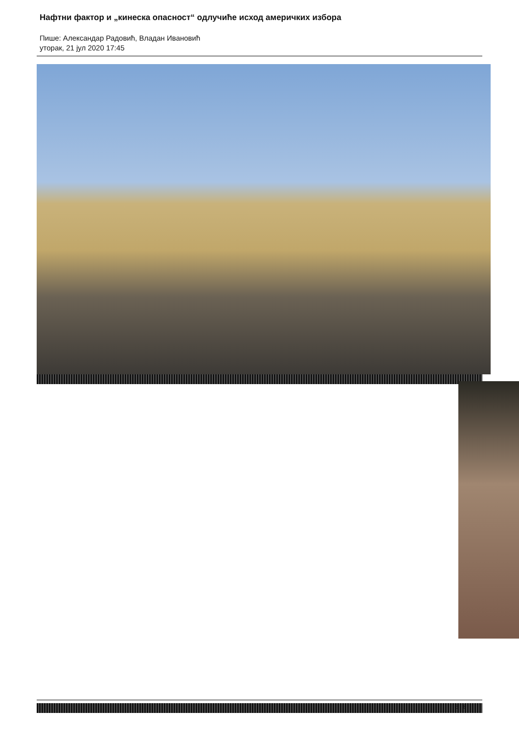Нафтни фактор и „кинеска опасност“ одлучиће исход америчких избора
Пише: Александар Радовић, Владан Ивановић
уторак, 21 јул 2020 17:45
6 / 8